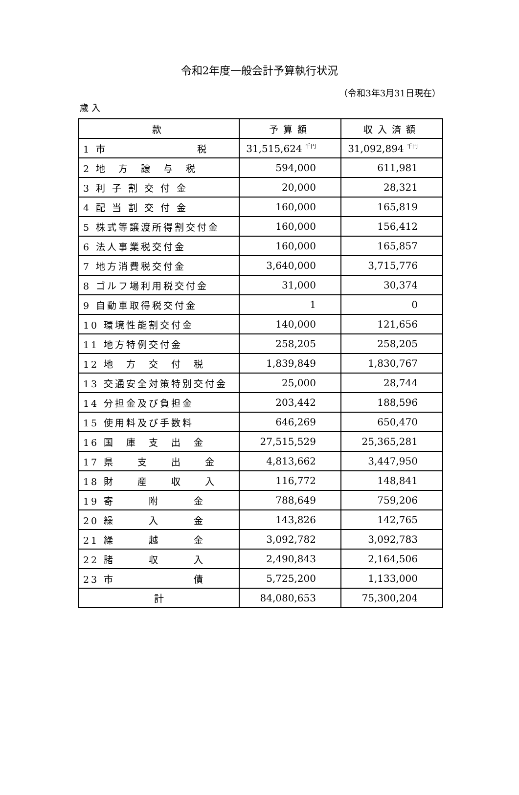令和2年度一般会計予算執行状況
（令和3年3月31日現在）
歳 入
| 款 | 予算額 | 収入済額 |
| --- | --- | --- |
| 1 市 税 | 31,515,624 <sup>千円</sup> | 31,092,894 <sup>千円</sup> |
| 2 地 方 譲 与 税 | 594,000 | 611,981 |
| 3 利 子 割 交 付 金 | 20,000 | 28,321 |
| 4 配 当 割 交 付 金 | 160,000 | 165,819 |
| 5 株式等譲渡所得割交付金 | 160,000 | 156,412 |
| 6 法人事業税交付金 | 160,000 | 165,857 |
| 7 地方消費税交付金 | 3,640,000 | 3,715,776 |
| 8 ゴルフ場利用税交付金 | 31,000 | 30,374 |
| 9 自動車取得税交付金 | 1 | 0 |
| 10 環境性能割交付金 | 140,000 | 121,656 |
| 11 地方特例交付金 | 258,205 | 258,205 |
| 12 地 方 交 付 税 | 1,839,849 | 1,830,767 |
| 13 交通安全対策特別交付金 | 25,000 | 28,744 |
| 14 分担金及び負担金 | 203,442 | 188,596 |
| 15 使用料及び手数料 | 646,269 | 650,470 |
| 16 国 庫 支 出 金 | 27,515,529 | 25,365,281 |
| 17 県 支 出 金 | 4,813,662 | 3,447,950 |
| 18 財 産 収 入 | 116,772 | 148,841 |
| 19 寄 附 金 | 788,649 | 759,206 |
| 20 繰 入 金 | 143,826 | 142,765 |
| 21 繰 越 金 | 3,092,782 | 3,092,783 |
| 22 諸 収 入 | 2,490,843 | 2,164,506 |
| 23 市 債 | 5,725,200 | 1,133,000 |
| 計 | 84,080,653 | 75,300,204 |